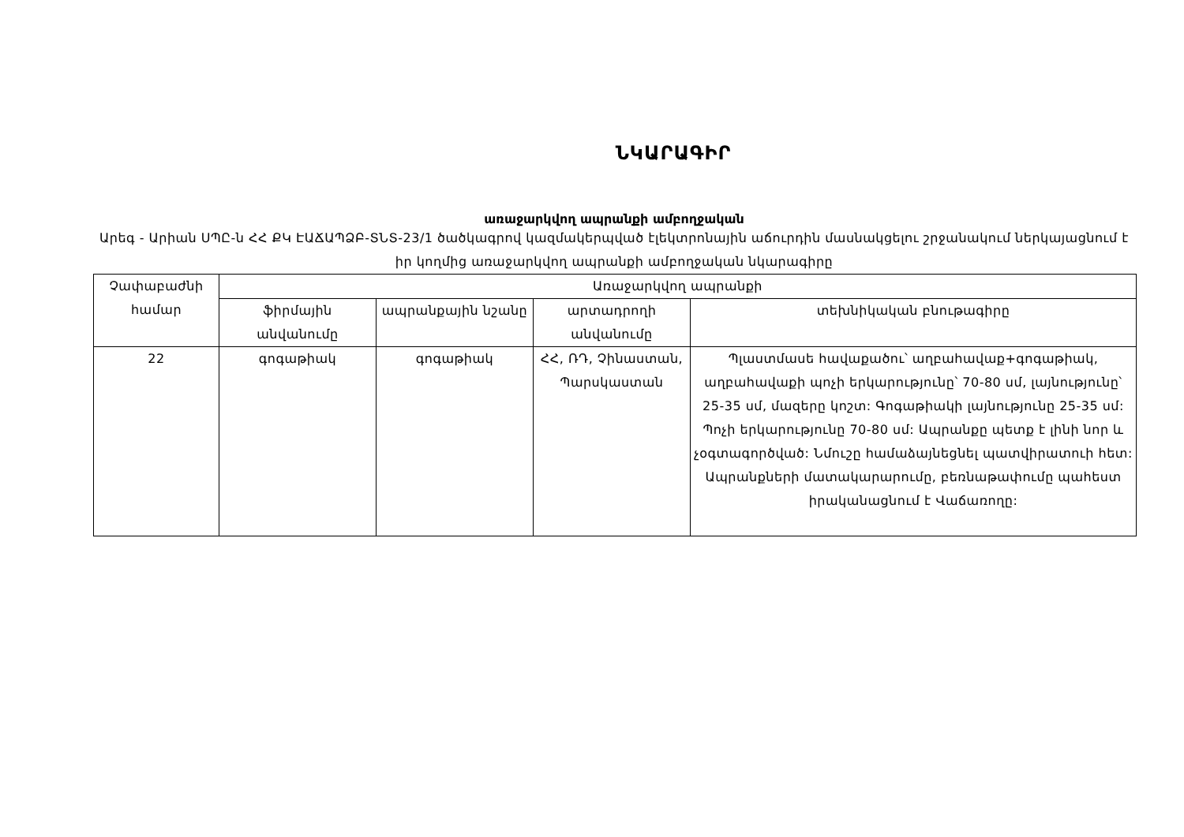ՆԿԱՐԱԳԻՐ
առաջարկվող ապրանքի ամբողջական
Արեգ - Արիան ՍՊԸ-ն ՀՀ ՔԿ ԷԱՃԱՊՁԲ-ՏՆՏ-23/1 ծածկագրով կազմակերպված էլեկտրոնային աճուրդին մասնակցելու շրջանակում ներկայացնում է իր կողմից առաջարկվող ապրանքի ամբողջական նկարագիրը
| Չափաբաժնի համար | Առաջարկվող ապրանքի | | | |
| --- | --- | --- | --- | --- |
| | ֆիրմային անվանումը | ապրանքային նշանը | արտադրողի անվանումը | տեխնիկական բնութագիրը |
| 22 | գոգաթիակ | գոգաթիակ | ՀՀ, ՌԴ, Չինաստան, Պարսկաստան | Պլաստմասե հավաքածու՝ աղբահավաք+գոգաթիակ, աղբահավաքի պոչի երկարությունը՝ 70-80 սմ, լայնությունը՝ 25-35 սմ, մազերը կոշտ: Գոգաթիակի լայնությունը 25-35 սմ: Պոչի երկարությունը 70-80 սմ: Ապրանքը պետք է լինի նոր և չօգտագործված: Նմուշը համաձայնեցնել պատվիրատուի հետ: Ապրանքների մատակարարումը, բեռնաթափումը պահեստ իրականացնում է Վաճառողը: |